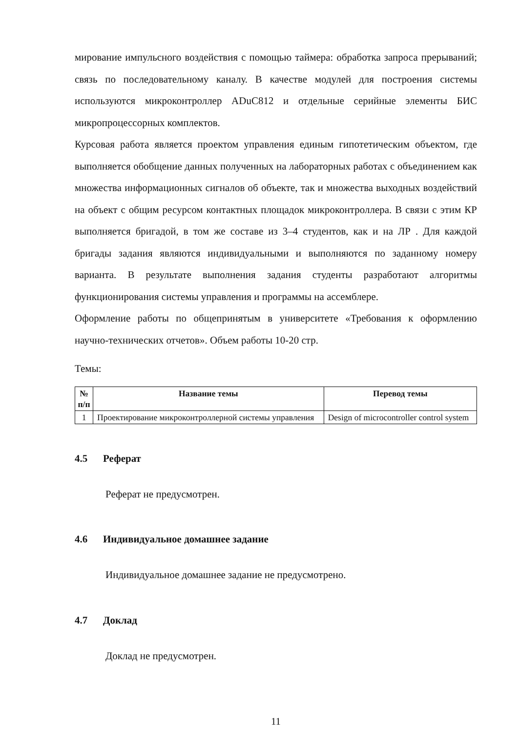мирование импульсного воздействия с помощью таймера: обработка запроса прерываний; связь по последовательному каналу. В качестве модулей для построения системы используются микроконтроллер ADuC812 и отдельные серийные элементы БИС микропроцессорных комплектов.
Курсовая работа является проектом управления единым гипотетическим объектом, где выполняется обобщение данных полученных на лабораторных работах с объединением как множества информационных сигналов об объекте, так и множества выходных воздействий на объект с общим ресурсом контактных площадок микроконтроллера. В связи с этим КР выполняется бригадой, в том же составе из 3–4 студентов, как и на ЛР . Для каждой бригады задания являются индивидуальными и выполняются по заданному номеру варианта. В результате выполнения задания студенты разработают алгоритмы функционирования системы управления и программы на ассемблере.
Оформление работы по общепринятым в университете «Требования к оформлению научно-технических отчетов». Объем работы 10-20 стр.
Темы:
| № п/п | Название темы | Перевод темы |
| --- | --- | --- |
| 1 | Проектирование микроконтроллерной системы управления | Design of microcontroller control system |
4.5 Реферат
Реферат не предусмотрен.
4.6 Индивидуальное домашнее задание
Индивидуальное домашнее задание не предусмотрено.
4.7 Доклад
Доклад не предусмотрен.
11